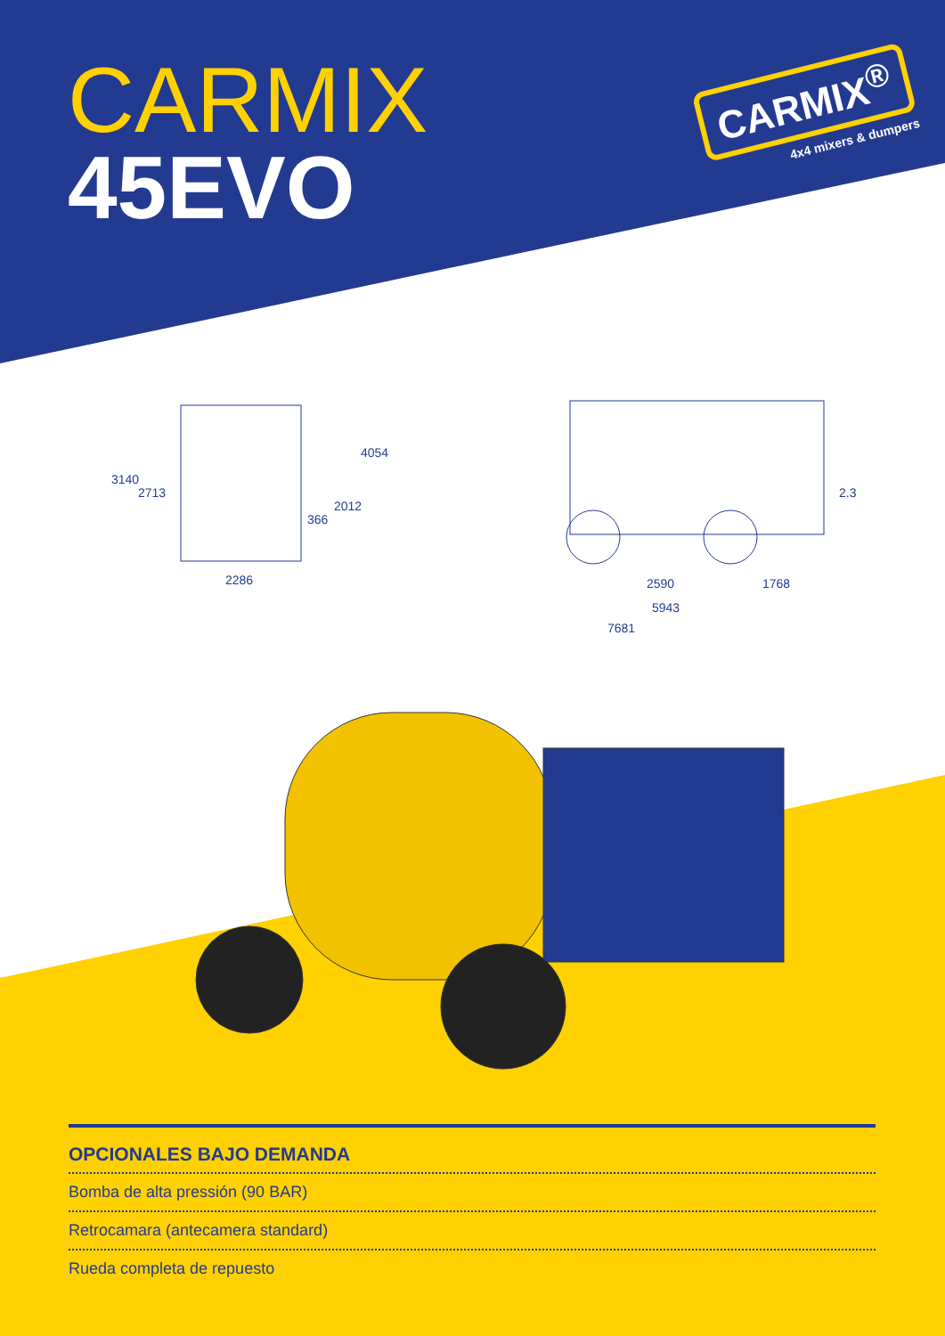CARMIX
45EVO
CARMIX<sup>®</sup>
4x4 mixers & dumpers
3140
2713
366
2012
4054
2286
2.3
2590 1768
5943
7681
OPCIONALES BAJO DEMANDA
Bomba de alta pressión (90 BAR)
Retrocamara (antecamera standard)
Rueda completa de repuesto